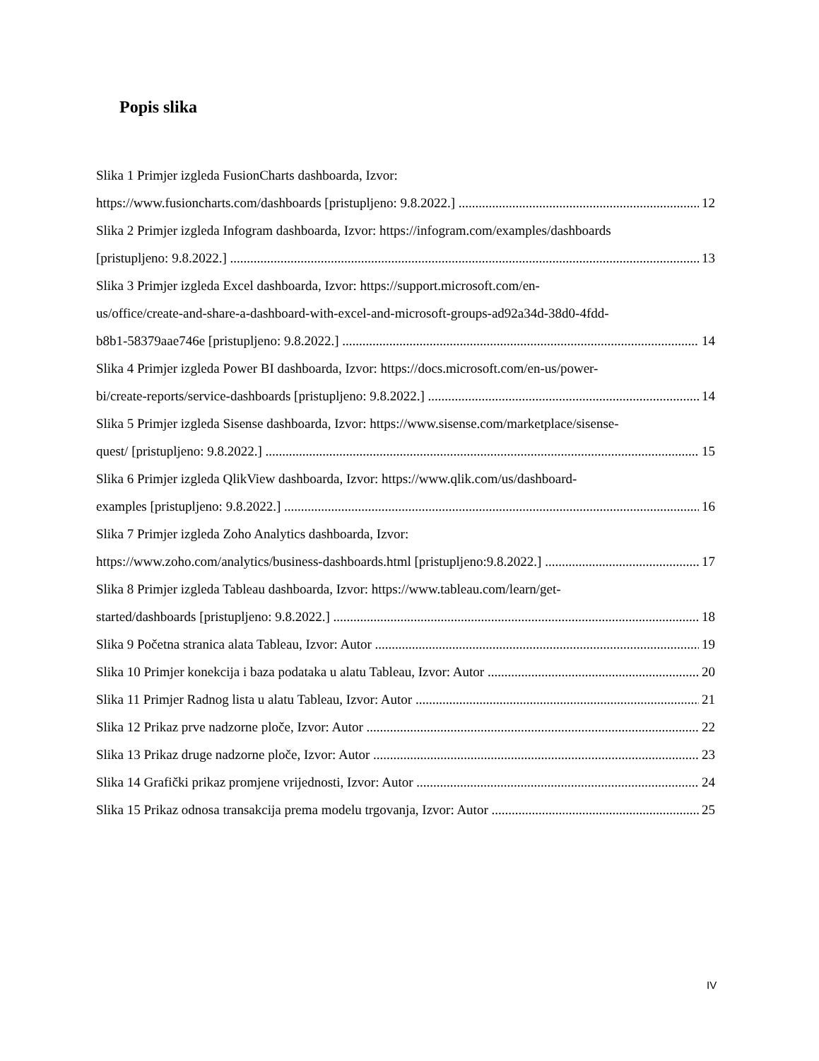Popis slika
Slika 1 Primjer izgleda FusionCharts dashboarda, Izvor:
https://www.fusioncharts.com/dashboards [pristupljeno: 9.8.2022.] 12
Slika 2 Primjer izgleda Infogram dashboarda, Izvor: https://infogram.com/examples/dashboards
[pristupljeno: 9.8.2022.] 13
Slika 3 Primjer izgleda Excel dashboarda, Izvor: https://support.microsoft.com/en-
us/office/create-and-share-a-dashboard-with-excel-and-microsoft-groups-ad92a34d-38d0-4fdd-
b8b1-58379aae746e [pristupljeno: 9.8.2022.] 14
Slika 4 Primjer izgleda Power BI dashboarda, Izvor: https://docs.microsoft.com/en-us/power-
bi/create-reports/service-dashboards [pristupljeno: 9.8.2022.] 14
Slika 5 Primjer izgleda Sisense dashboarda, Izvor: https://www.sisense.com/marketplace/sisense-
quest/ [pristupljeno: 9.8.2022.] 15
Slika 6 Primjer izgleda QlikView dashboarda, Izvor: https://www.qlik.com/us/dashboard-
examples [pristupljeno: 9.8.2022.] 16
Slika 7 Primjer izgleda Zoho Analytics dashboarda, Izvor:
https://www.zoho.com/analytics/business-dashboards.html [pristupljeno:9.8.2022.] 17
Slika 8 Primjer izgleda Tableau dashboarda, Izvor: https://www.tableau.com/learn/get-
started/dashboards [pristupljeno: 9.8.2022.] 18
Slika 9 Početna stranica alata Tableau, Izvor: Autor 19
Slika 10 Primjer konekcija i baza podataka u alatu Tableau, Izvor: Autor 20
Slika 11 Primjer Radnog lista u alatu Tableau, Izvor: Autor 21
Slika 12 Prikaz prve nadzorne ploče, Izvor: Autor 22
Slika 13 Prikaz druge nadzorne ploče, Izvor: Autor 23
Slika 14 Grafički prikaz promjene vrijednosti, Izvor: Autor 24
Slika 15 Prikaz odnosa transakcija prema modelu trgovanja, Izvor: Autor 25
IV